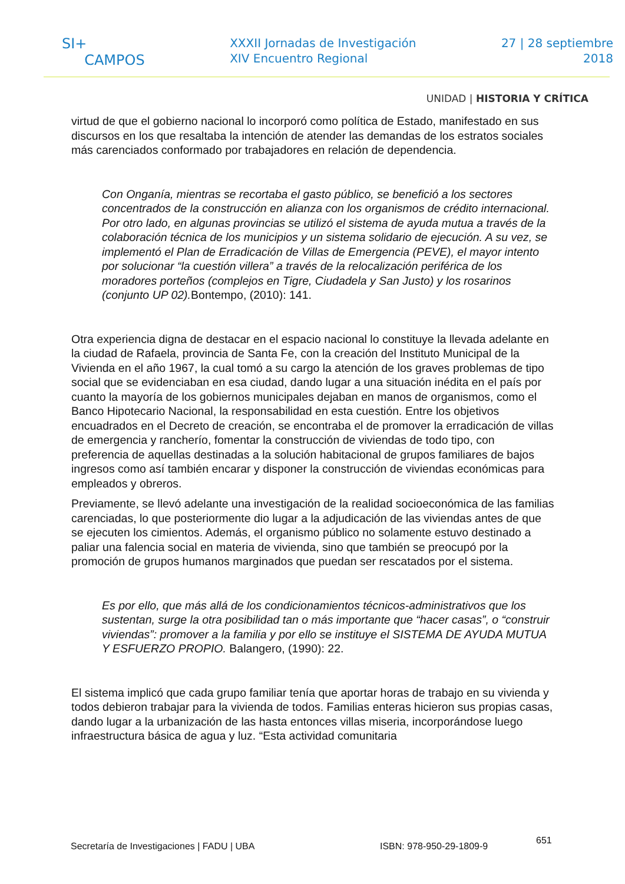SI+
CAMPOS
XXXII Jornadas de Investigación
XIV Encuentro Regional
27 | 28 septiembre
2018
UNIDAD | HISTORIA Y CRÍTICA
virtud de que el gobierno nacional lo incorporó como política de Estado, manifestado en sus discursos en los que resaltaba la intención de atender las demandas de los estratos sociales más carenciados conformado por trabajadores en relación de dependencia.
Con Onganía, mientras se recortaba el gasto público, se benefició a los sectores concentrados de la construcción en alianza con los organismos de crédito internacional. Por otro lado, en algunas provincias se utilizó el sistema de ayuda mutua a través de la colaboración técnica de los municipios y un sistema solidario de ejecución. A su vez, se implementó el Plan de Erradicación de Villas de Emergencia (PEVE), el mayor intento por solucionar “la cuestión villera” a través de la relocalización periférica de los moradores porteños (complejos en Tigre, Ciudadela y San Justo) y los rosarinos (conjunto UP 02).Bontempo, (2010): 141.
Otra experiencia digna de destacar en el espacio nacional lo constituye la llevada adelante en la ciudad de Rafaela, provincia de Santa Fe, con la creación del Instituto Municipal de la Vivienda en el año 1967, la cual tomó a su cargo la atención de los graves problemas de tipo social que se evidenciaban en esa ciudad, dando lugar a una situación inédita en el país por cuanto la mayoría de los gobiernos municipales dejaban en manos de organismos, como el Banco Hipotecario Nacional, la responsabilidad en esta cuestión. Entre los objetivos encuadrados en el Decreto de creación, se encontraba el de promover la erradicación de villas de emergencia y rancherío, fomentar la construcción de viviendas de todo tipo, con preferencia de aquellas destinadas a la solución habitacional de grupos familiares de bajos ingresos como así también encarar y disponer la construcción de viviendas económicas para empleados y obreros.
Previamente, se llevó adelante una investigación de la realidad socioeconómica de las familias carenciadas, lo que posteriormente dio lugar a la adjudicación de las viviendas antes de que se ejecuten los cimientos. Además, el organismo público no solamente estuvo destinado a paliar una falencia social en materia de vivienda, sino que también se preocupó por la promoción de grupos humanos marginados que puedan ser rescatados por el sistema.
Es por ello, que más allá de los condicionamientos técnicos-administrativos que los sustentan, surge la otra posibilidad tan o más importante que “hacer casas”, o “construir viviendas”: promover a la familia y por ello se instituye el SISTEMA DE AYUDA MUTUA Y ESFUERZO PROPIO. Balangero, (1990): 22.
El sistema implicó que cada grupo familiar tenía que aportar horas de trabajo en su vivienda y todos debieron trabajar para la vivienda de todos. Familias enteras hicieron sus propias casas, dando lugar a la urbanización de las hasta entonces villas miseria, incorporándose luego infraestructura básica de agua y luz. “Esta actividad comunitaria
Secretaría de Investigaciones | FADU | UBA ISBN: 978-950-29-1809-9 651